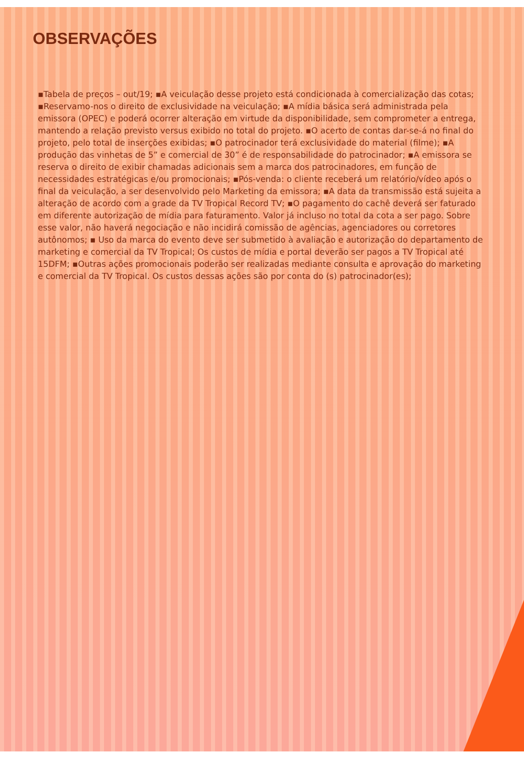OBSERVAÇÕES
▪Tabela de preços – out/19; ▪A veiculação desse projeto está condicionada à comercialização das cotas; ▪Reservamo-nos o direito de exclusividade na veiculação; ▪A mídia básica será administrada pela emissora (OPEC) e poderá ocorrer alteração em virtude da disponibilidade, sem comprometer a entrega, mantendo a relação previsto versus exibido no total do projeto. ▪O acerto de contas dar-se-á no final do projeto, pelo total de inserções exibidas; ▪O patrocinador terá exclusividade do material (filme); ▪A produção das vinhetas de 5” e comercial de 30” é de responsabilidade do patrocinador; ▪A emissora se reserva o direito de exibir chamadas adicionais sem a marca dos patrocinadores, em função de necessidades estratégicas e/ou promocionais; ▪Pós-venda: o cliente receberá um relatório/vídeo após o final da veiculação, a ser desenvolvido pelo Marketing da emissora; ▪A data da transmissão está sujeita a alteração de acordo com a grade da TV Tropical Record TV; ▪O pagamento do cachê deverá ser faturado em diferente autorização de mídia para faturamento. Valor já incluso no total da cota a ser pago. Sobre esse valor, não haverá negociação e não incidirá comissão de agências, agenciadores ou corretores autônomos; ▪ Uso da marca do evento deve ser submetido à avaliação e autorização do departamento de marketing e comercial da TV Tropical; Os custos de mídia e portal deverão ser pagos a TV Tropical até 15DFM; ▪Outras ações promocionais poderão ser realizadas mediante consulta e aprovação do marketing e comercial da TV Tropical. Os custos dessas ações são por conta do (s) patrocinador(es);